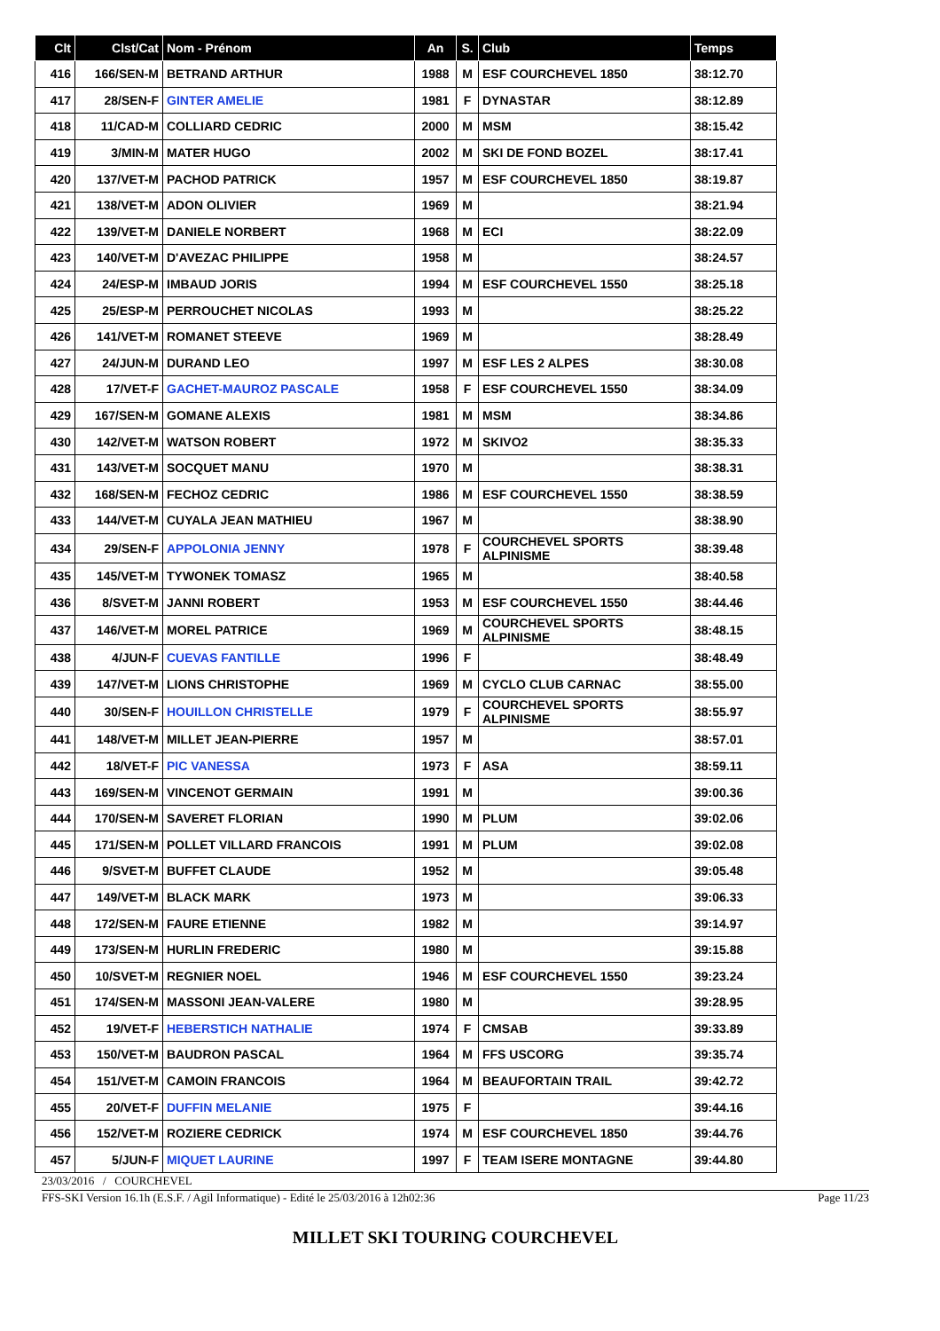| Clt | Clst/Cat | Nom - Prénom | An | S. | Club | Temps |
| --- | --- | --- | --- | --- | --- | --- |
| 416 | 166/SEN-M | BETRAND ARTHUR | 1988 | M | ESF COURCHEVEL 1850 | 38:12.70 |
| 417 | 28/SEN-F | GINTER AMELIE | 1981 | F | DYNASTAR | 38:12.89 |
| 418 | 11/CAD-M | COLLIARD CEDRIC | 2000 | M | MSM | 38:15.42 |
| 419 | 3/MIN-M | MATER HUGO | 2002 | M | SKI DE FOND BOZEL | 38:17.41 |
| 420 | 137/VET-M | PACHOD PATRICK | 1957 | M | ESF COURCHEVEL 1850 | 38:19.87 |
| 421 | 138/VET-M | ADON OLIVIER | 1969 | M | | 38:21.94 |
| 422 | 139/VET-M | DANIELE NORBERT | 1968 | M | ECI | 38:22.09 |
| 423 | 140/VET-M | D'AVEZAC PHILIPPE | 1958 | M | | 38:24.57 |
| 424 | 24/ESP-M | IMBAUD JORIS | 1994 | M | ESF COURCHEVEL 1550 | 38:25.18 |
| 425 | 25/ESP-M | PERROUCHET NICOLAS | 1993 | M | | 38:25.22 |
| 426 | 141/VET-M | ROMANET STEEVE | 1969 | M | | 38:28.49 |
| 427 | 24/JUN-M | DURAND LEO | 1997 | M | ESF LES 2 ALPES | 38:30.08 |
| 428 | 17/VET-F | GACHET-MAUROZ PASCALE | 1958 | F | ESF COURCHEVEL 1550 | 38:34.09 |
| 429 | 167/SEN-M | GOMANE ALEXIS | 1981 | M | MSM | 38:34.86 |
| 430 | 142/VET-M | WATSON ROBERT | 1972 | M | SKIVO2 | 38:35.33 |
| 431 | 143/VET-M | SOCQUET MANU | 1970 | M | | 38:38.31 |
| 432 | 168/SEN-M | FECHOZ CEDRIC | 1986 | M | ESF COURCHEVEL 1550 | 38:38.59 |
| 433 | 144/VET-M | CUYALA JEAN MATHIEU | 1967 | M | | 38:38.90 |
| 434 | 29/SEN-F | APPOLONIA JENNY | 1978 | F | COURCHEVEL SPORTS ALPINISME | 38:39.48 |
| 435 | 145/VET-M | TYWONEK TOMASZ | 1965 | M | | 38:40.58 |
| 436 | 8/SVET-M | JANNI ROBERT | 1953 | M | ESF COURCHEVEL 1550 | 38:44.46 |
| 437 | 146/VET-M | MOREL PATRICE | 1969 | M | COURCHEVEL SPORTS ALPINISME | 38:48.15 |
| 438 | 4/JUN-F | CUEVAS FANTILLE | 1996 | F | | 38:48.49 |
| 439 | 147/VET-M | LIONS CHRISTOPHE | 1969 | M | CYCLO CLUB CARNAC | 38:55.00 |
| 440 | 30/SEN-F | HOUILLON CHRISTELLE | 1979 | F | COURCHEVEL SPORTS ALPINISME | 38:55.97 |
| 441 | 148/VET-M | MILLET JEAN-PIERRE | 1957 | M | | 38:57.01 |
| 442 | 18/VET-F | PIC VANESSA | 1973 | F | ASA | 38:59.11 |
| 443 | 169/SEN-M | VINCENOT GERMAIN | 1991 | M | | 39:00.36 |
| 444 | 170/SEN-M | SAVERET FLORIAN | 1990 | M | PLUM | 39:02.06 |
| 445 | 171/SEN-M | POLLET VILLARD FRANCOIS | 1991 | M | PLUM | 39:02.08 |
| 446 | 9/SVET-M | BUFFET CLAUDE | 1952 | M | | 39:05.48 |
| 447 | 149/VET-M | BLACK MARK | 1973 | M | | 39:06.33 |
| 448 | 172/SEN-M | FAURE ETIENNE | 1982 | M | | 39:14.97 |
| 449 | 173/SEN-M | HURLIN FREDERIC | 1980 | M | | 39:15.88 |
| 450 | 10/SVET-M | REGNIER NOEL | 1946 | M | ESF COURCHEVEL 1550 | 39:23.24 |
| 451 | 174/SEN-M | MASSONI JEAN-VALERE | 1980 | M | | 39:28.95 |
| 452 | 19/VET-F | HEBERSTICH NATHALIE | 1974 | F | CMSAB | 39:33.89 |
| 453 | 150/VET-M | BAUDRON PASCAL | 1964 | M | FFS USCORG | 39:35.74 |
| 454 | 151/VET-M | CAMOIN FRANCOIS | 1964 | M | BEAUFORTAIN TRAIL | 39:42.72 |
| 455 | 20/VET-F | DUFFIN MELANIE | 1975 | F | | 39:44.16 |
| 456 | 152/VET-M | ROZIERE CEDRICK | 1974 | M | ESF COURCHEVEL 1850 | 39:44.76 |
| 457 | 5/JUN-F | MIQUET LAURINE | 1997 | F | TEAM ISERE MONTAGNE | 39:44.80 |
23/03/2016 / COURCHEVEL
FFS-SKI Version 16.1h (E.S.F. / Agil Informatique) - Edité le 25/03/2016 à 12h02:36 Page 11/23
MILLET SKI TOURING COURCHEVEL